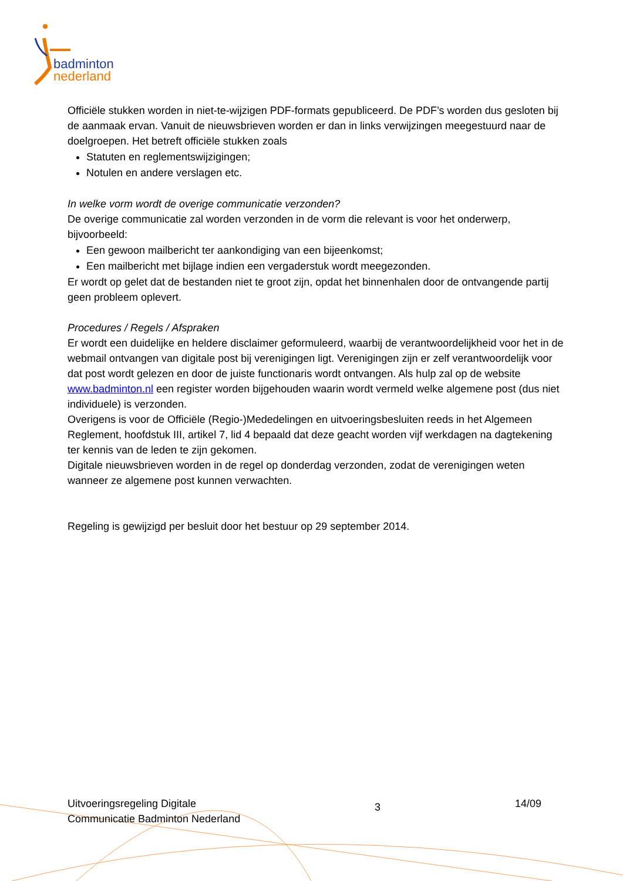badminton
nederland
Officiële stukken worden in niet-te-wijzigen PDF-formats gepubliceerd. De PDF’s worden dus gesloten bij de aanmaak ervan. Vanuit de nieuwsbrieven worden er dan in links verwijzingen meegestuurd naar de doelgroepen. Het betreft officiële stukken zoals
Statuten en reglementswijzigingen;
Notulen en andere verslagen etc.
In welke vorm wordt de overige communicatie verzonden?
De overige communicatie zal worden verzonden in de vorm die relevant is voor het onderwerp, bijvoorbeeld:
Een gewoon mailbericht ter aankondiging van een bijeenkomst;
Een mailbericht met bijlage indien een vergaderstuk wordt meegezonden.
Er wordt op gelet dat de bestanden niet te groot zijn, opdat het binnenhalen door de ontvangende partij geen probleem oplevert.
Procedures / Regels / Afspraken
Er wordt een duidelijke en heldere disclaimer geformuleerd, waarbij de verantwoordelijkheid voor het in de webmail ontvangen van digitale post bij verenigingen ligt. Verenigingen zijn er zelf verantwoordelijk voor dat post wordt gelezen en door de juiste functionaris wordt ontvangen. Als hulp zal op de website www.badminton.nl een register worden bijgehouden waarin wordt vermeld welke algemene post (dus niet individuele) is verzonden.
Overigens is voor de Officiële (Regio-)Mededelingen en uitvoeringsbesluiten reeds in het Algemeen Reglement, hoofdstuk III, artikel 7, lid 4 bepaald dat deze geacht worden vijf werkdagen na dagtekening ter kennis van de leden te zijn gekomen.
Digitale nieuwsbrieven worden in de regel op donderdag verzonden, zodat de verenigingen weten wanneer ze algemene post kunnen verwachten.
Regeling is gewijzigd per besluit door het bestuur op 29 september 2014.
Uitvoeringsregeling Digitale
Communicatie Badminton Nederland
3
14/09